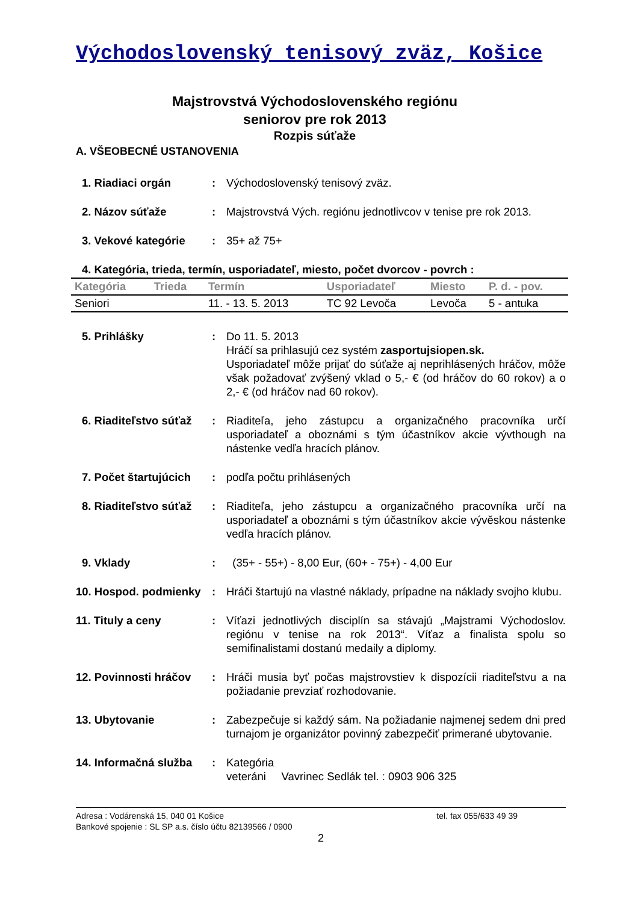Východoslovenský tenisový zväz, Košice
Majstrovstvá Východoslovenského regiónu
seniorov pre rok 2013
Rozpis súťaže
A. VŠEOBECNÉ USTANOVENIA
1. Riadiaci orgán : Východoslovenský tenisový zväz.
2. Názov súťaže : Majstrovstvá Vých. regiónu jednotlivcov v tenise pre rok 2013.
3. Vekové kategórie : 35+ až 75+
4. Kategória, trieda, termín, usporiadateľ, miesto, počet dvorcov - povrch :
| Kategória | Trieda | Termín | Usporiadateľ | Miesto | P. d. - pov. |
| --- | --- | --- | --- | --- | --- |
| Seniori | | 11. - 13. 5. 2013 | TC 92 Levoča | Levoča | 5 - antuka |
5. Prihlášky : Do 11. 5. 2013
Hráčí sa prihlasujú cez systém zasportujsiopen.sk.
Usporiadateľ môže prijať do súťaže aj neprihlásených hráčov, môže však požadovať zvýšený vklad o 5,- € (od hráčov do 60 rokov) a o 2,- € (od hráčov nad 60 rokov).
6. Riaditeľstvo súťaž
: Riaditeľa, jeho zástupcu a organizačného pracovníka určí usporiadateľ a oboznámi s tým účastníkov akcie vývthough na nástenke vedľa hracích plánov.
7. Počet štartujúcich
: podľa počtu prihlásených
8. Riaditeľstvo súťaž
: Riaditeľa, jeho zástupcu a organizačného pracovníka určí na usporiadateľ a oboznámi s tým účastníkov akcie vývěskou nástenke vedľa hracích plánov.
9. Vklady : (35+ - 55+) - 8,00 Eur, (60+ - 75+) - 4,00 Eur
10. Hospod. podmienky
: Hráči štartujú na vlastné náklady, prípadne na náklady svojho klubu.
11. Tituly a ceny : Víťazi jednotlivých disciplín sa stávajú „Majstrami Východoslov. regiónu v tenise na rok 2013“. Víťaz a finalista spolu so semifinalistami dostanú medaily a diplomy.
12. Povinnosti hráčov
: Hráči musia byť počas majstrovstiev k dispozícii riaditeľstvu a na požiadanie prevziať rozhodovanie.
13. Ubytovanie : Zabezpečuje si každý sám. Na požiadanie najmenej sedem dni pred turnajom je organizátor povinný zabezpečiť primerané ubytovanie.
14. Informačná služba
: Kategória
veteráni Vavrinec Sedlák tel. : 0903 906 325
Adresa : Vodárenská 15, 040 01 Košice tel. fax 055/633 49 39
Bankové spojenie : SL SP a.s. číslo účtu 82139566 / 0900
2